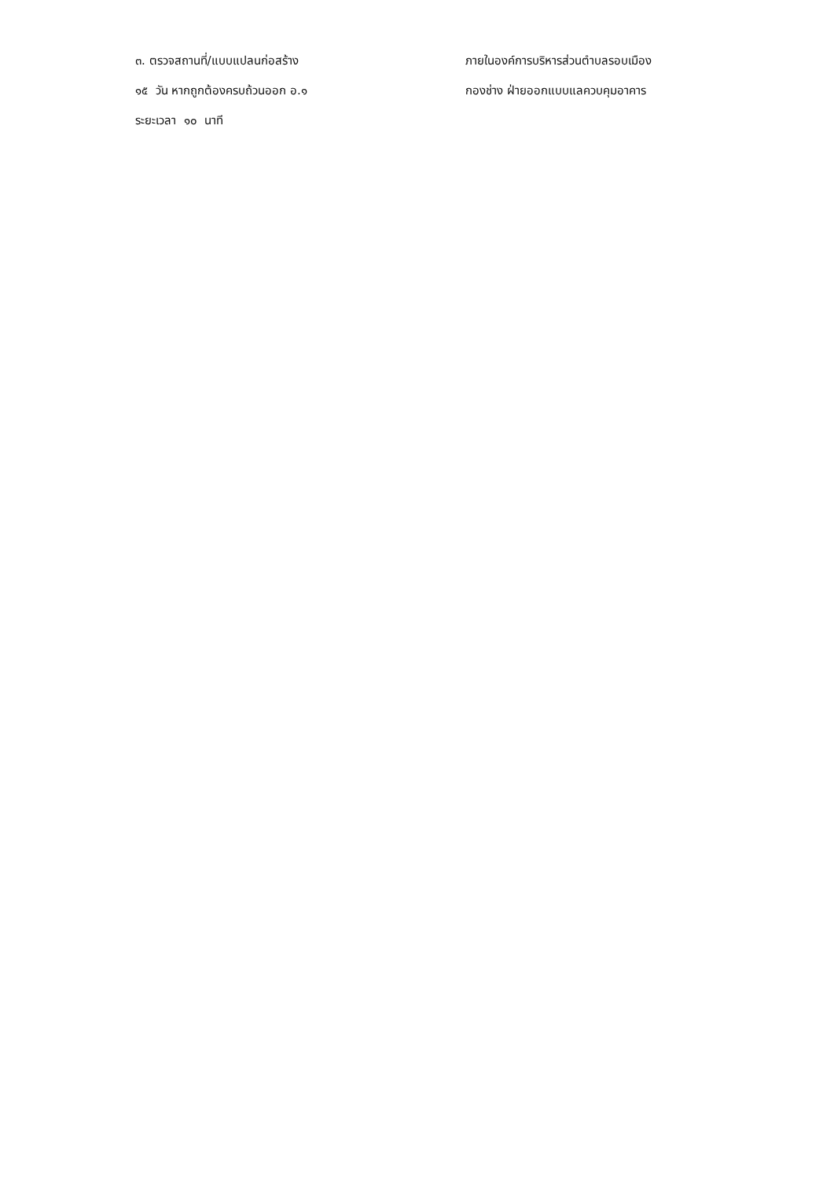๓. ตรวจสถานที่/แบบแปลนก่อสร้าง
๑๕ วัน หากถูกต้องครบถ้วนออก อ.๑
ระยะเวลา ๑๐ นาที
ภายในองค์การบริหารส่วนตำบลรอบเมือง
กองช่าง ฝ่ายออกแบบแลควบคุมอาคาร